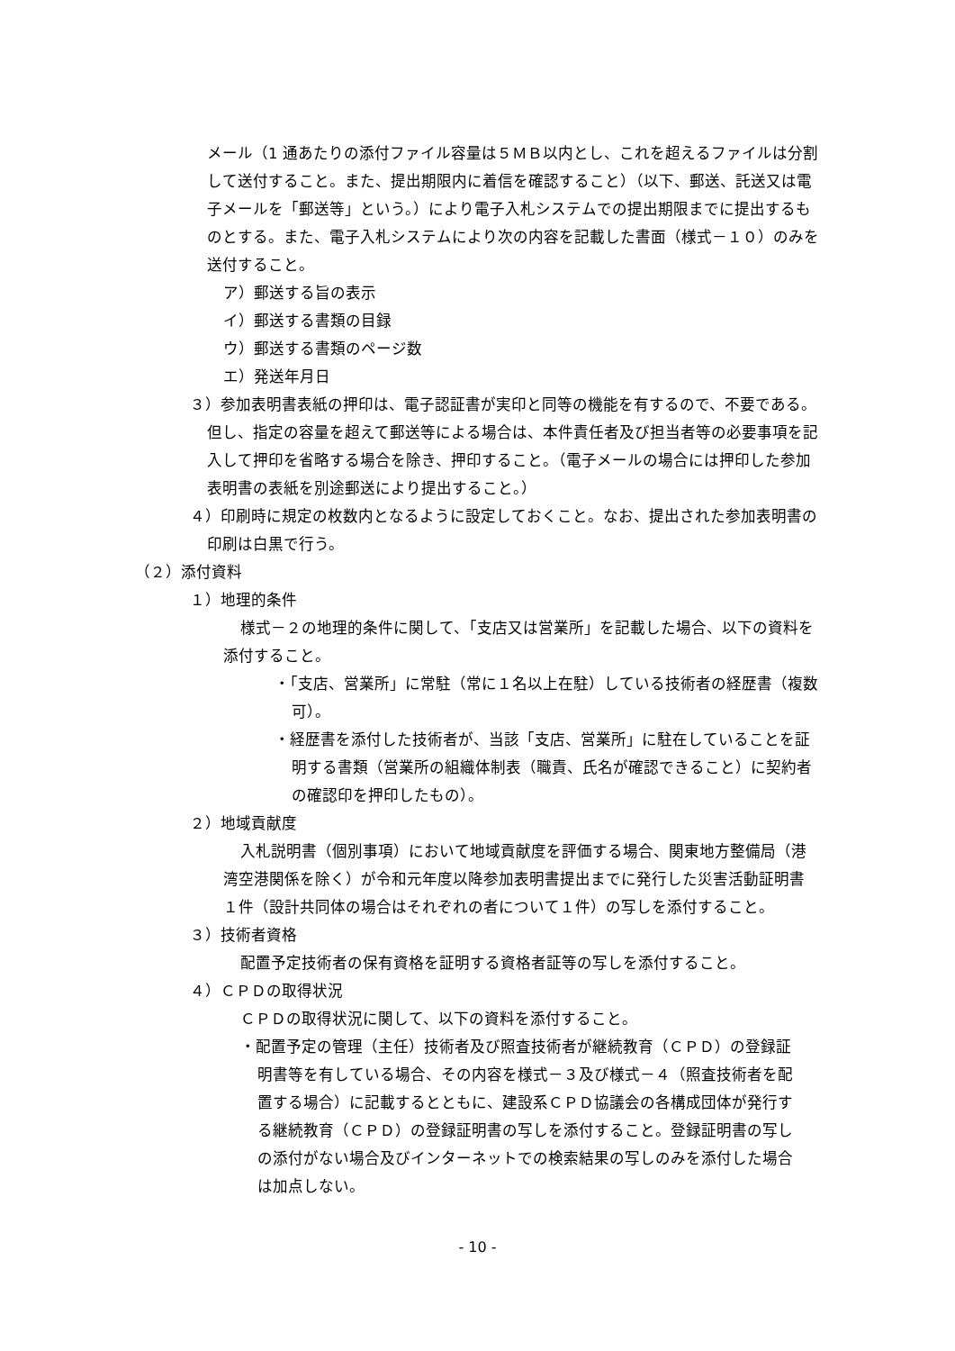メール（1 通あたりの添付ファイル容量は５ＭＢ以内とし、これを超えるファイルは分割して送付すること。また、提出期限内に着信を確認すること）（以下、郵送、託送又は電子メールを「郵送等」という。）により電子入札システムでの提出期限までに提出するものとする。また、電子入札システムにより次の内容を記載した書面（様式－１０）のみを送付すること。
ア）郵送する旨の表示
イ）郵送する書類の目録
ウ）郵送する書類のページ数
エ）発送年月日
３）参加表明書表紙の押印は、電子認証書が実印と同等の機能を有するので、不要である。但し、指定の容量を超えて郵送等による場合は、本件責任者及び担当者等の必要事項を記入して押印を省略する場合を除き、押印すること。（電子メールの場合には押印した参加表明書の表紙を別途郵送により提出すること。）
４）印刷時に規定の枚数内となるように設定しておくこと。なお、提出された参加表明書の印刷は白黒で行う。
（２）添付資料
１）地理的条件
様式－２の地理的条件に関して、「支店又は営業所」を記載した場合、以下の資料を添付すること。
・「支店、営業所」に常駐（常に１名以上在駐）している技術者の経歴書（複数可）。
・経歴書を添付した技術者が、当該「支店、営業所」に駐在していることを証明する書類（営業所の組織体制表（職責、氏名が確認できること）に契約者の確認印を押印したもの）。
２）地域貢献度
入札説明書（個別事項）において地域貢献度を評価する場合、関東地方整備局（港湾空港関係を除く）が令和元年度以降参加表明書提出までに発行した災害活動証明書１件（設計共同体の場合はそれぞれの者について１件）の写しを添付すること。
３）技術者資格
配置予定技術者の保有資格を証明する資格者証等の写しを添付すること。
４）ＣＰＤの取得状況
ＣＰＤの取得状況に関して、以下の資料を添付すること。
・配置予定の管理（主任）技術者及び照査技術者が継続教育（ＣＰＤ）の登録証明書等を有している場合、その内容を様式－３及び様式－４（照査技術者を配置する場合）に記載するとともに、建設系ＣＰＤ協議会の各構成団体が発行する継続教育（ＣＰＤ）の登録証明書の写しを添付すること。登録証明書の写しの添付がない場合及びインターネットでの検索結果の写しのみを添付した場合は加点しない。
- 10 -